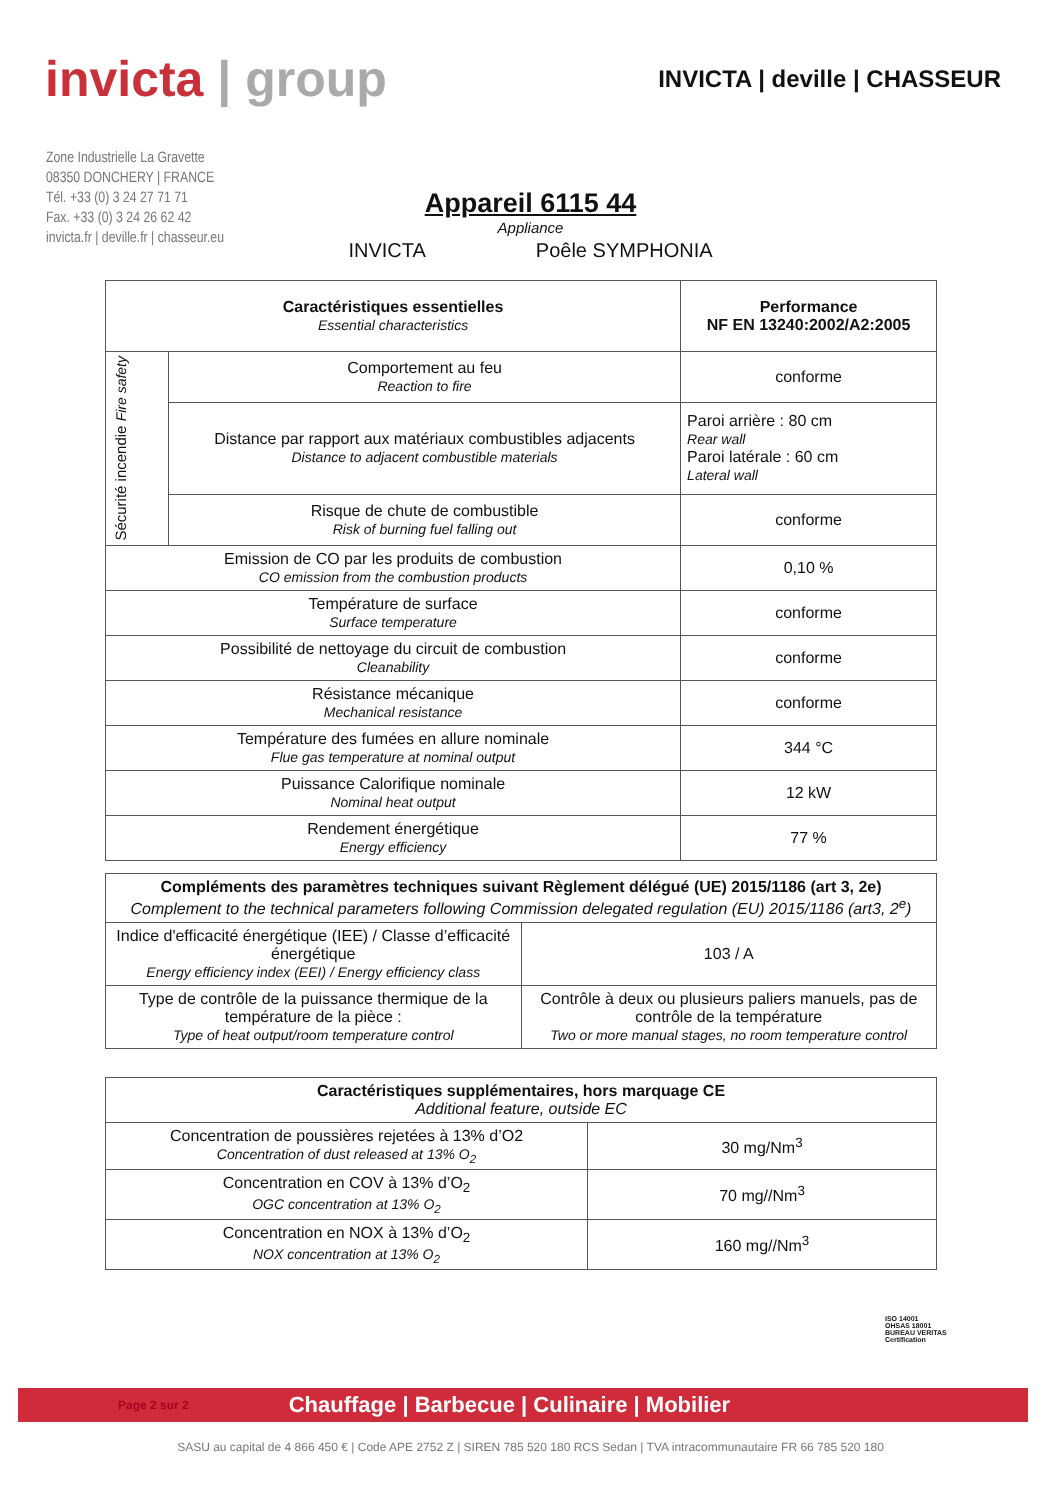invicta | group
INVICTA | deville | CHASSEUR
Zone Industrielle La Gravette
08350 DONCHERY | FRANCE
Tél. +33 (0) 3 24 27 71 71
Fax. +33 (0) 3 24 26 62 42
invicta.fr | deville.fr | chasseur.eu
Appareil 6115 44
Appliance
INVICTA Poêle SYMPHONIA
| Caractéristiques essentielles Essential characteristics | | Performance NF EN 13240:2002/A2:2005 |
| --- | --- | --- |
| Sécurité incendie Fire safety | Comportement au feu Reaction to fire | conforme |
| | Distance par rapport aux matériaux combustibles adjacents Distance to adjacent combustible materials | Paroi arrière : 80 cm Rear wall Paroi latérale : 60 cm Lateral wall |
| | Risque de chute de combustible Risk of burning fuel falling out | conforme |
| Emission de CO par les produits de combustion CO emission from the combustion products | | 0,10 % |
| Température de surface Surface temperature | | conforme |
| Possibilité de nettoyage du circuit de combustion Cleanability | | conforme |
| Résistance mécanique Mechanical resistance | | conforme |
| Température des fumées en allure nominale Flue gas temperature at nominal output | | 344 °C |
| Puissance Calorifique nominale Nominal heat output | | 12 kW |
| Rendement énergétique Energy efficiency | | 77 % |
| Compléments des paramètres techniques suivant Règlement délégué (UE) 2015/1186 (art 3, 2e) Complement to the technical parameters following Commission delegated regulation (EU) 2015/1186 (art3, 2<sup>e</sup>) | |
| --- | --- |
| Indice d'efficacité énergétique (IEE) / Classe d’efficacité énergétique Energy efficiency index (EEI) / Energy efficiency class | 103 / A |
| Type de contrôle de la puissance thermique de la température de la pièce : Type of heat output/room temperature control | Contrôle à deux ou plusieurs paliers manuels, pas de contrôle de la température Two or more manual stages, no room temperature control |
| Caractéristiques supplémentaires, hors marquage CE Additional feature, outside EC | |
| --- | --- |
| Concentration de poussières rejetées à 13% d’O2 Concentration of dust released at 13% O<sub>2</sub> | 30 mg/Nm<sup>3</sup> |
| Concentration en COV à 13% d’O<sub>2</sub> OGC concentration at 13% O<sub>2</sub> | 70 mg//Nm<sup>3</sup> |
| Concentration en NOX à 13% d’O<sub>2</sub> NOX concentration at 13% O<sub>2</sub> | 160 mg//Nm<sup>3</sup> |
ISO 14001
OHSAS 18001
BUREAU VERITAS
Certification
Page 2 sur 2 Chauffage | Barbecue | Culinaire | Mobilier
SASU au capital de 4 866 450 € | Code APE 2752 Z | SIREN 785 520 180 RCS Sedan | TVA intracommunautaire FR 66 785 520 180